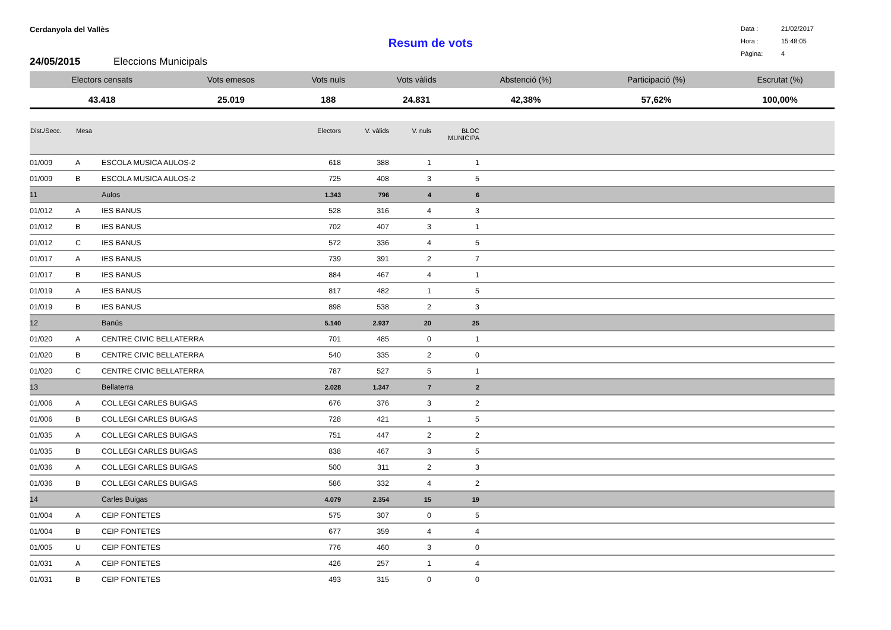Cerdanyola del Vallès
Data : 21/02/2017
Hora : 15:48:05
Pàgina: 4
Resum de vots
24/05/2015 Eleccions Municipals
| Electors censats | Vots emesos | Vots nuls | Vots vàlids | Abstenció (%) | Participació (%) | Escrutat (%) |
| --- | --- | --- | --- | --- | --- | --- |
| 43.418 | 25.019 | 188 | 24.831 | 42,38% | 57,62% | 100,00% |
| Dist./Secc. | Mesa | | Electors | V. vàlids | V. nuls | BLOC MUNICIPA | |
| --- | --- | --- | --- | --- | --- | --- | --- |
| 01/009 | A | ESCOLA MUSICA AULOS-2 | 618 | 388 | 1 | 1 | |
| 01/009 | B | ESCOLA MUSICA AULOS-2 | 725 | 408 | 3 | 5 | |
| 11 | | Aulos | 1.343 | 796 | 4 | 6 | |
| 01/012 | A | IES BANUS | 528 | 316 | 4 | 3 | |
| 01/012 | B | IES BANUS | 702 | 407 | 3 | 1 | |
| 01/012 | C | IES BANUS | 572 | 336 | 4 | 5 | |
| 01/017 | A | IES BANUS | 739 | 391 | 2 | 7 | |
| 01/017 | B | IES BANUS | 884 | 467 | 4 | 1 | |
| 01/019 | A | IES BANUS | 817 | 482 | 1 | 5 | |
| 01/019 | B | IES BANUS | 898 | 538 | 2 | 3 | |
| 12 | | Banús | 5.140 | 2.937 | 20 | 25 | |
| 01/020 | A | CENTRE CIVIC BELLATERRA | 701 | 485 | 0 | 1 | |
| 01/020 | B | CENTRE CIVIC BELLATERRA | 540 | 335 | 2 | 0 | |
| 01/020 | C | CENTRE CIVIC BELLATERRA | 787 | 527 | 5 | 1 | |
| 13 | | Bellaterra | 2.028 | 1.347 | 7 | 2 | |
| 01/006 | A | COL.LEGI CARLES BUIGAS | 676 | 376 | 3 | 2 | |
| 01/006 | B | COL.LEGI CARLES BUIGAS | 728 | 421 | 1 | 5 | |
| 01/035 | A | COL.LEGI CARLES BUIGAS | 751 | 447 | 2 | 2 | |
| 01/035 | B | COL.LEGI CARLES BUIGAS | 838 | 467 | 3 | 5 | |
| 01/036 | A | COL.LEGI CARLES BUIGAS | 500 | 311 | 2 | 3 | |
| 01/036 | B | COL.LEGI CARLES BUIGAS | 586 | 332 | 4 | 2 | |
| 14 | | Carles Buigas | 4.079 | 2.354 | 15 | 19 | |
| 01/004 | A | CEIP FONTETES | 575 | 307 | 0 | 5 | |
| 01/004 | B | CEIP FONTETES | 677 | 359 | 4 | 4 | |
| 01/005 | U | CEIP FONTETES | 776 | 460 | 3 | 0 | |
| 01/031 | A | CEIP FONTETES | 426 | 257 | 1 | 4 | |
| 01/031 | B | CEIP FONTETES | 493 | 315 | 0 | 0 | |